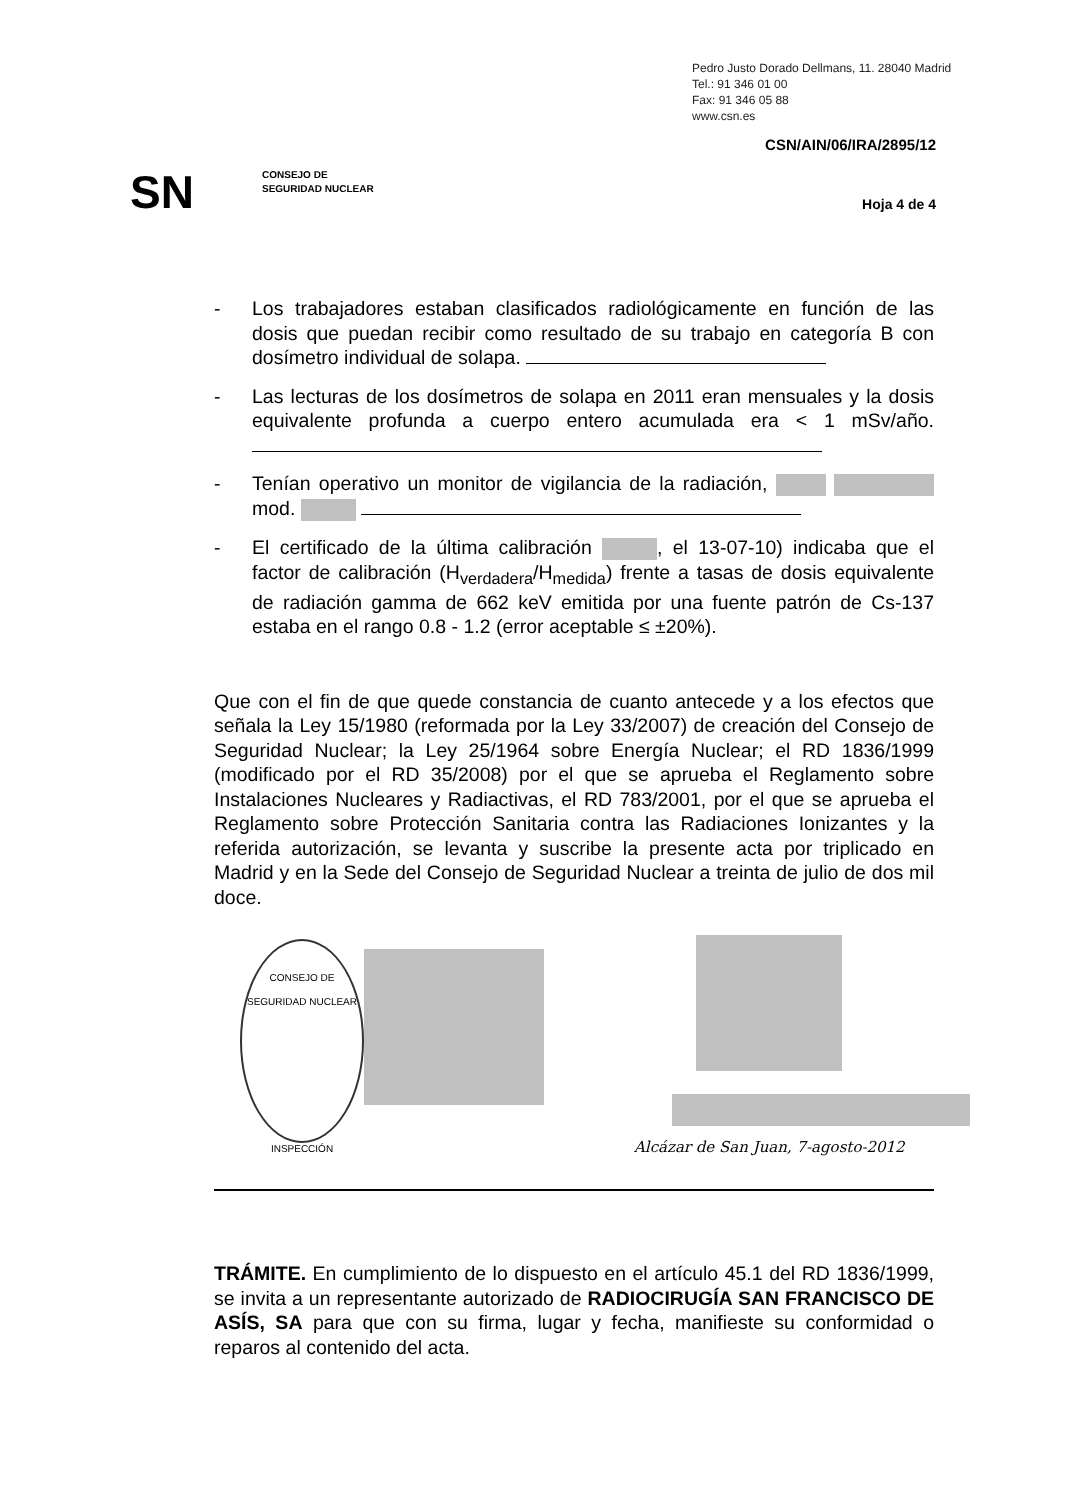Pedro Justo Dorado Dellmans, 11. 28040 Madrid
Tel.: 91 346 01 00
Fax: 91 346 05 88
www.csn.es
CSN/AIN/06/IRA/2895/12
SN
CONSEJO DE
SEGURIDAD NUCLEAR
Hoja 4 de 4
- Los trabajadores estaban clasificados radiológicamente en función de las dosis que puedan recibir como resultado de su trabajo en categoría B con dosímetro individual de solapa.
- Las lecturas de los dosímetros de solapa en 2011 eran mensuales y la dosis equivalente profunda a cuerpo entero acumulada era < 1 mSv/año.
- Tenían operativo un monitor de vigilancia de la radiación, mod.
- El certificado de la última calibración , el 13-07-10) indicaba que el factor de calibración (H<sub>verdadera</sub>/H<sub>medida</sub>) frente a tasas de dosis equivalente de radiación gamma de 662 keV emitida por una fuente patrón de Cs-137 estaba en el rango 0.8 - 1.2 (error aceptable ≤ ±20%).
Que con el fin de que quede constancia de cuanto antecede y a los efectos que señala la Ley 15/1980 (reformada por la Ley 33/2007) de creación del Consejo de Seguridad Nuclear; la Ley 25/1964 sobre Energía Nuclear; el RD 1836/1999 (modificado por el RD 35/2008) por el que se aprueba el Reglamento sobre Instalaciones Nucleares y Radiactivas, el RD 783/2001, por el que se aprueba el Reglamento sobre Protección Sanitaria contra las Radiaciones Ionizantes y la referida autorización, se levanta y suscribe la presente acta por triplicado en Madrid y en la Sede del Consejo de Seguridad Nuclear a treinta de julio de dos mil doce.
CONSEJO DE SEGURIDAD NUCLEAR
INSPECCIÓN
Alcázar de San Juan, 7-agosto-2012
TRÁMITE. En cumplimiento de lo dispuesto en el artículo 45.1 del RD 1836/1999, se invita a un representante autorizado de RADIOCIRUGÍA SAN FRANCISCO DE ASÍS, SA para que con su firma, lugar y fecha, manifieste su conformidad o reparos al contenido del acta.